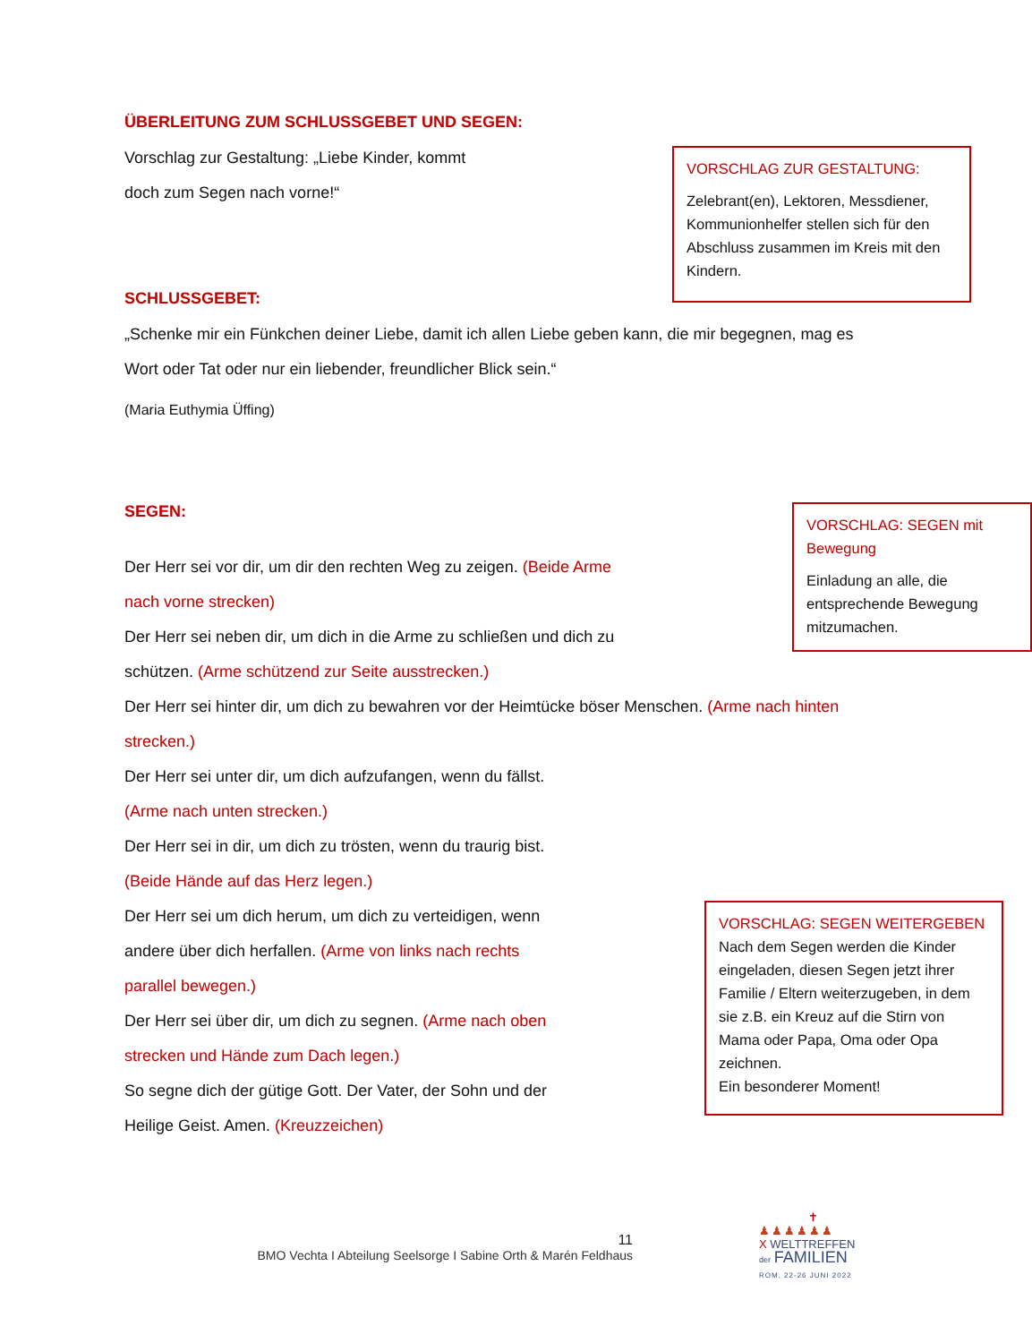ÜBERLEITUNG ZUM SCHLUSSGEBET UND SEGEN:
VORSCHLAG ZUR GESTALTUNG:
Zelebrant(en), Lektoren, Messdiener, Kommunionhelfer stellen sich für den Abschluss zusammen im Kreis mit den Kindern.
Vorschlag zur Gestaltung: „Liebe Kinder, kommt
doch zum Segen nach vorne!“
SCHLUSSGEBET:
„Schenke mir ein Fünkchen deiner Liebe, damit ich allen Liebe geben kann, die mir begegnen, mag es Wort oder Tat oder nur ein liebender, freundlicher Blick sein.“
(Maria Euthymia Üffing)
VORSCHLAG: SEGEN mit Bewegung
Einladung an alle, die entsprechende Bewegung mitzumachen.
SEGEN:
Der Herr sei vor dir, um dir den rechten Weg zu zeigen. (Beide Arme nach vorne strecken)
Der Herr sei neben dir, um dich in die Arme zu schließen und dich zu schützen. (Arme schützend zur Seite ausstrecken.)
Der Herr sei hinter dir, um dich zu bewahren vor der Heimtücke böser Menschen. (Arme nach hinten strecken.)
Der Herr sei unter dir, um dich aufzufangen, wenn du fällst.
(Arme nach unten strecken.)
Der Herr sei in dir, um dich zu trösten, wenn du traurig bist.
(Beide Hände auf das Herz legen.)
VORSCHLAG: SEGEN WEITERGEBEN
Nach dem Segen werden die Kinder eingeladen, diesen Segen jetzt ihrer Familie / Eltern weiterzugeben, in dem sie z.B. ein Kreuz auf die Stirn von Mama oder Papa, Oma oder Opa zeichnen.
Ein besonderer Moment!
Der Herr sei um dich herum, um dich zu verteidigen, wenn andere über dich herfallen. (Arme von links nach rechts parallel bewegen.)
Der Herr sei über dir, um dich zu segnen. (Arme nach oben strecken und Hände zum Dach legen.)
So segne dich der gütige Gott. Der Vater, der Sohn und der Heilige Geist. Amen. (Kreuzzeichen)
11
BMO Vechta I Abteilung Seelsorge I Sabine Orth & Marén Feldhaus
✝
♟♟♟♟♟♟
X WELTTREFFEN
der FAMILIEN
ROM, 22-26 JUNI 2022